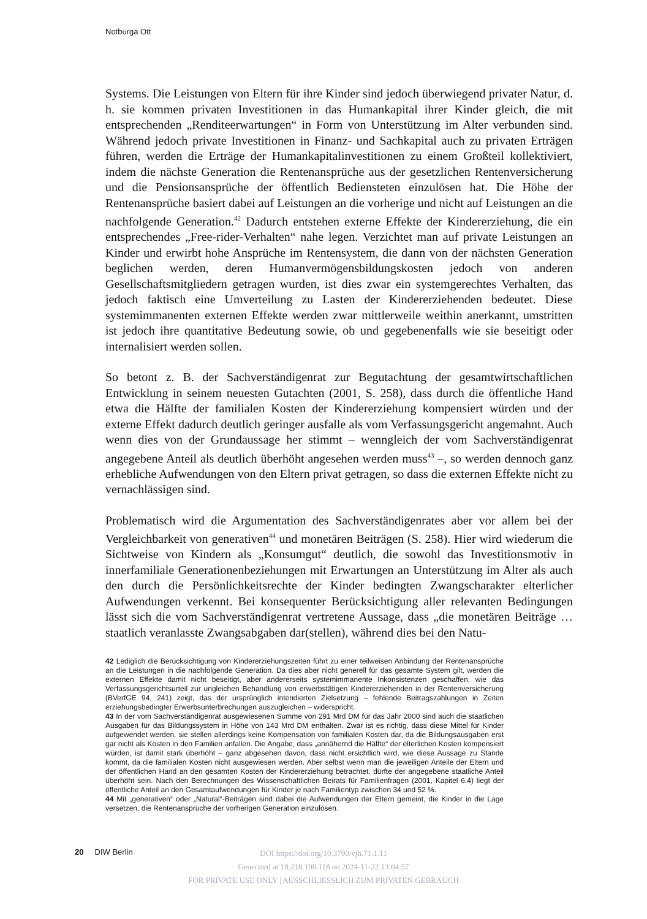Notburga Ott
Systems. Die Leistungen von Eltern für ihre Kinder sind jedoch überwiegend privater Natur, d. h. sie kommen privaten Investitionen in das Humankapital ihrer Kinder gleich, die mit entsprechenden „Renditeerwartungen“ in Form von Unterstützung im Alter verbunden sind. Während jedoch private Investitionen in Finanz- und Sachkapital auch zu privaten Erträgen führen, werden die Erträge der Humankapitalinvestitionen zu einem Großteil kollektiviert, indem die nächste Generation die Rentenansprüche aus der gesetzlichen Rentenversicherung und die Pensionsansprüche der öffentlich Bediensteten einzulösen hat. Die Höhe der Rentenansprüche basiert dabei auf Leistungen an die vorherige und nicht auf Leistungen an die nachfolgende Generation.<sup>42</sup> Dadurch entstehen externe Effekte der Kindererziehung, die ein entsprechendes „Free-rider-Verhalten“ nahe legen. Verzichtet man auf private Leistungen an Kinder und erwirbt hohe Ansprüche im Rentensystem, die dann von der nächsten Generation beglichen werden, deren Humanvermögensbildungskosten jedoch von anderen Gesellschaftsmitgliedern getragen wurden, ist dies zwar ein systemgerechtes Verhalten, das jedoch faktisch eine Umverteilung zu Lasten der Kindererziehenden bedeutet. Diese systemimmanenten externen Effekte werden zwar mittlerweile weithin anerkannt, umstritten ist jedoch ihre quantitative Bedeutung sowie, ob und gegebenenfalls wie sie beseitigt oder internalisiert werden sollen.
So betont z. B. der Sachverständigenrat zur Begutachtung der gesamtwirtschaftlichen Entwicklung in seinem neuesten Gutachten (2001, S. 258), dass durch die öffentliche Hand etwa die Hälfte der familialen Kosten der Kindererziehung kompensiert würden und der externe Effekt dadurch deutlich geringer ausfalle als vom Verfassungsgericht angemahnt. Auch wenn dies von der Grundaussage her stimmt – wenngleich der vom Sachverständigenrat angegebene Anteil als deutlich überhöht angesehen werden muss<sup>43</sup> –, so werden dennoch ganz erhebliche Aufwendungen von den Eltern privat getragen, so dass die externen Effekte nicht zu vernachlässigen sind.
Problematisch wird die Argumentation des Sachverständigenrates aber vor allem bei der Vergleichbarkeit von generativen<sup>44</sup> und monetären Beiträgen (S. 258). Hier wird wiederum die Sichtweise von Kindern als „Konsumgut“ deutlich, die sowohl das Investitionsmotiv in innerfamiliale Generationenbeziehungen mit Erwartungen an Unterstützung im Alter als auch den durch die Persönlichkeitsrechte der Kinder bedingten Zwangscharakter elterlicher Aufwendungen verkennt. Bei konsequenter Berücksichtigung aller relevanten Bedingungen lässt sich die vom Sachverständigenrat vertretene Aussage, dass „die monetären Beiträge … staatlich veranlasste Zwangsabgaben dar(stellen), während dies bei den Natu-
42 Lediglich die Berücksichtigung von Kindererziehungszeiten führt zu einer teilweisen Anbindung der Rentenansprüche an die Leistungen in die nachfolgende Generation. Da dies aber nicht generell für das gesamte System gilt, werden die externen Effekte damit nicht beseitigt, aber andererseits systemimmanente Inkonsistenzen geschaffen, wie das Verfassungsgerichtsurteil zur ungleichen Behandlung von erwerbstätigen Kindererziehenden in der Rentenversicherung (BVerfGE 94, 241) zeigt, das der ursprünglich intendierten Zielsetzung – fehlende Beitragszahlungen in Zeiten erziehungsbedingter Erwerbsunterbrechungen auszugleichen – widerspricht.
43 In der vom Sachverständigenrat ausgewiesenen Summe von 291 Mrd DM für das Jahr 2000 sind auch die staatlichen Ausgaben für das Bildungssystem in Höhe von 143 Mrd DM enthalten. Zwar ist es richtig, dass diese Mittel für Kinder aufgewendet werden, sie stellen allerdings keine Kompensation von familialen Kosten dar, da die Bildungsausgaben erst gar nicht als Kosten in den Familien anfallen. Die Angabe, dass „annähernd die Hälfte“ der elterlichen Kosten kompensiert würden, ist damit stark überhöht – ganz abgesehen davon, dass nicht ersichtlich wird, wie diese Aussage zu Stande kommt, da die familialen Kosten nicht ausgewiesen werden. Aber selbst wenn man die jeweiligen Anteile der Eltern und der öffentlichen Hand an den gesamten Kosten der Kindererziehung betrachtet, dürfte der angegebene staatliche Anteil überhöht sein. Nach den Berechnungen des Wissenschaftlichen Beirats für Familienfragen (2001, Kapitel 6.4) liegt der öffentliche Anteil an den Gesamtaufwendungen für Kinder je nach Familientyp zwischen 34 und 52 %.
44 Mit „generativen“ oder „Natural“-Beiträgen sind dabei die Aufwendungen der Eltern gemeint, die Kinder in die Lage versetzen, die Rentenansprüche der vorherigen Generation einzulösen.
20 DIW Berlin
DOI https://doi.org/10.3790/vjh.71.1.11
Generated at 18.218.190.118 on 2024-11-22 13:04:57
FOR PRIVATE USE ONLY | AUSSCHLIESSLICH ZUM PRIVATEN GEBRAUCH